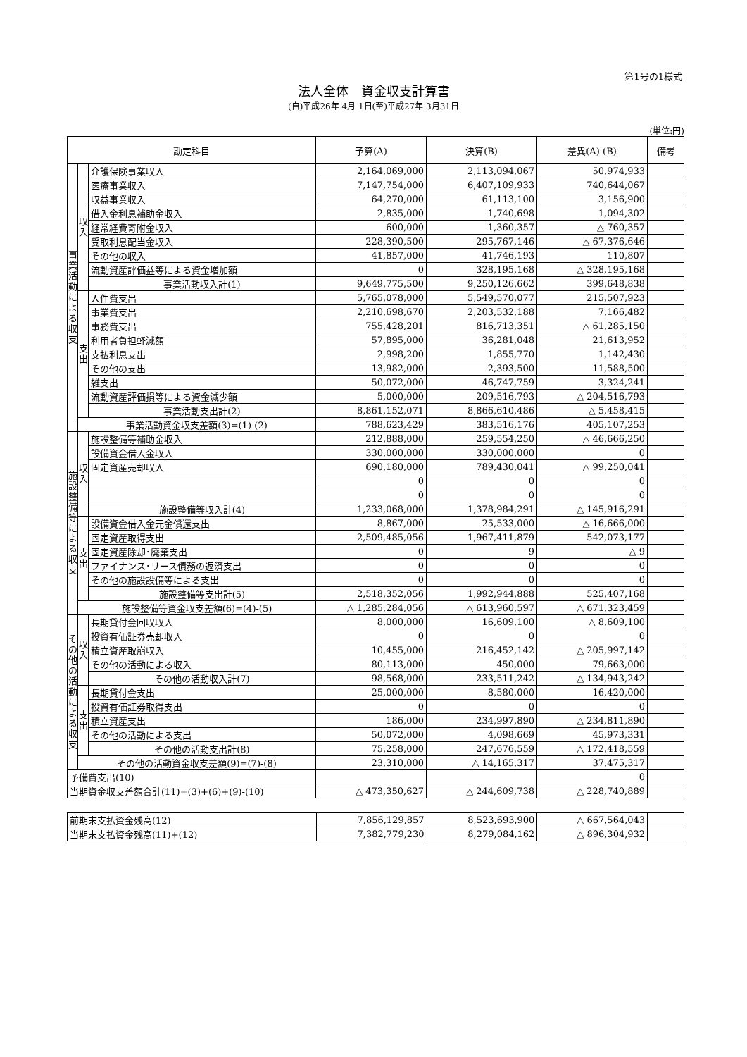第1号の1様式
法人全体　資金収支計算書
(自)平成26年 4月 1日(至)平成27年 3月31日
(単位:円)
| 勘定科目 | | | 予算(A) | 決算(B) | 差異(A)-(B) | 備考 |
| --- | --- | --- | --- | --- | --- | --- |
| 事 業 活 動 に よ る 収 支 | 収 入 | 介護保険事業収入 | 2,164,069,000 | 2,113,094,067 | 50,974,933 | |
| | | 医療事業収入 | 7,147,754,000 | 6,407,109,933 | 740,644,067 | |
| | | 収益事業収入 | 64,270,000 | 61,113,100 | 3,156,900 | |
| | | 借入金利息補助金収入 | 2,835,000 | 1,740,698 | 1,094,302 | |
| | | 経常経費寄附金収入 | 600,000 | 1,360,357 | △ 760,357 | |
| | | 受取利息配当金収入 | 228,390,500 | 295,767,146 | △ 67,376,646 | |
| | | その他の収入 | 41,857,000 | 41,746,193 | 110,807 | |
| | | 流動資産評価益等による資金増加額 | 0 | 328,195,168 | △ 328,195,168 | |
| | | 事業活動収入計(1) | 9,649,775,500 | 9,250,126,662 | 399,648,838 | |
| | 支 出 | 人件費支出 | 5,765,078,000 | 5,549,570,077 | 215,507,923 | |
| | | 事業費支出 | 2,210,698,670 | 2,203,532,188 | 7,166,482 | |
| | | 事務費支出 | 755,428,201 | 816,713,351 | △ 61,285,150 | |
| | | 利用者負担軽減額 | 57,895,000 | 36,281,048 | 21,613,952 | |
| | | 支払利息支出 | 2,998,200 | 1,855,770 | 1,142,430 | |
| | | その他の支出 | 13,982,000 | 2,393,500 | 11,588,500 | |
| | | 雑支出 | 50,072,000 | 46,747,759 | 3,324,241 | |
| | | 流動資産評価損等による資金減少額 | 5,000,000 | 209,516,793 | △ 204,516,793 | |
| | | 事業活動支出計(2) | 8,861,152,071 | 8,866,610,486 | △ 5,458,415 | |
| | 事業活動資金収支差額(3)=(1)-(2) | | 788,623,429 | 383,516,176 | 405,107,253 | |
| 施 設 整 備 等 に よ る 収 支 | 収 入 | 施設整備等補助金収入 | 212,888,000 | 259,554,250 | △ 46,666,250 | |
| | | 設備資金借入金収入 | 330,000,000 | 330,000,000 | 0 | |
| | | 固定資産売却収入 | 690,180,000 | 789,430,041 | △ 99,250,041 | |
| | | | 0 | 0 | 0 | |
| | | | 0 | 0 | 0 | |
| | | 施設整備等収入計(4) | 1,233,068,000 | 1,378,984,291 | △ 145,916,291 | |
| | 支 出 | 設備資金借入金元金償還支出 | 8,867,000 | 25,533,000 | △ 16,666,000 | |
| | | 固定資産取得支出 | 2,509,485,056 | 1,967,411,879 | 542,073,177 | |
| | | 固定資産除却･廃棄支出 | 0 | 9 | △ 9 | |
| | | ファイナンス･リース債務の返済支出 | 0 | 0 | 0 | |
| | | その他の施設設備等による支出 | 0 | 0 | 0 | |
| | | 施設整備等支出計(5) | 2,518,352,056 | 1,992,944,888 | 525,407,168 | |
| | 施設整備等資金収支差額(6)=(4)-(5) | | △ 1,285,284,056 | △ 613,960,597 | △ 671,323,459 | |
| そ の 他 の 活 動 に よ る 収 支 | 収 入 | 長期貸付金回収収入 | 8,000,000 | 16,609,100 | △ 8,609,100 | |
| | | 投資有価証券売却収入 | 0 | 0 | 0 | |
| | | 積立資産取崩収入 | 10,455,000 | 216,452,142 | △ 205,997,142 | |
| | | その他の活動による収入 | 80,113,000 | 450,000 | 79,663,000 | |
| | | その他の活動収入計(7) | 98,568,000 | 233,511,242 | △ 134,943,242 | |
| | 支 出 | 長期貸付金支出 | 25,000,000 | 8,580,000 | 16,420,000 | |
| | | 投資有価証券取得支出 | 0 | 0 | 0 | |
| | | 積立資産支出 | 186,000 | 234,997,890 | △ 234,811,890 | |
| | | その他の活動による支出 | 50,072,000 | 4,098,669 | 45,973,331 | |
| | | その他の活動支出計(8) | 75,258,000 | 247,676,559 | △ 172,418,559 | |
| | その他の活動資金収支差額(9)=(7)-(8) | | 23,310,000 | △ 14,165,317 | 37,475,317 | |
| 予備費支出(10) | | | | | 0 | |
| 当期資金収支差額合計(11)=(3)+(6)+(9)-(10) | | | △ 473,350,627 | △ 244,609,738 | △ 228,740,889 | |
| 前期末支払資金残高(12) | 7,856,129,857 | 8,523,693,900 | △ 667,564,043 | |
| 当期末支払資金残高(11)+(12) | 7,382,779,230 | 8,279,084,162 | △ 896,304,932 | |